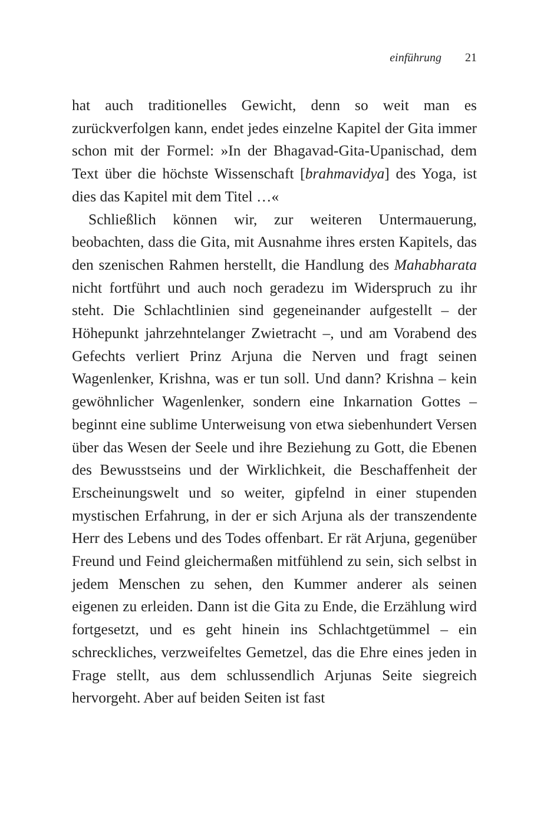einführung 21
hat auch traditionelles Gewicht, denn so weit man es zurückverfolgen kann, endet jedes einzelne Kapitel der Gita immer schon mit der Formel: »In der Bhagavad-Gita-Upanischad, dem Text über die höchste Wissenschaft [brahmavidya] des Yoga, ist dies das Kapitel mit dem Titel …«
Schließlich können wir, zur weiteren Untermauerung, beobachten, dass die Gita, mit Ausnahme ihres ersten Kapitels, das den szenischen Rahmen herstellt, die Handlung des Mahabharata nicht fortführt und auch noch geradezu im Widerspruch zu ihr steht. Die Schlachtlinien sind gegeneinander aufgestellt – der Höhepunkt jahrzehntelanger Zwietracht –, und am Vorabend des Gefechts verliert Prinz Arjuna die Nerven und fragt seinen Wagenlenker, Krishna, was er tun soll. Und dann? Krishna – kein gewöhnlicher Wagenlenker, sondern eine Inkarnation Gottes – beginnt eine sublime Unterweisung von etwa siebenhundert Versen über das Wesen der Seele und ihre Beziehung zu Gott, die Ebenen des Bewusstseins und der Wirklichkeit, die Beschaffenheit der Erscheinungswelt und so weiter, gipfelnd in einer stupenden mystischen Erfahrung, in der er sich Arjuna als der transzendente Herr des Lebens und des Todes offenbart. Er rät Arjuna, gegenüber Freund und Feind gleichermaßen mitfühlend zu sein, sich selbst in jedem Menschen zu sehen, den Kummer anderer als seinen eigenen zu erleiden. Dann ist die Gita zu Ende, die Erzählung wird fortgesetzt, und es geht hinein ins Schlachtgetümmel – ein schreckliches, verzweifeltes Gemetzel, das die Ehre eines jeden in Frage stellt, aus dem schlussendlich Arjunas Seite siegreich hervorgeht. Aber auf beiden Seiten ist fast